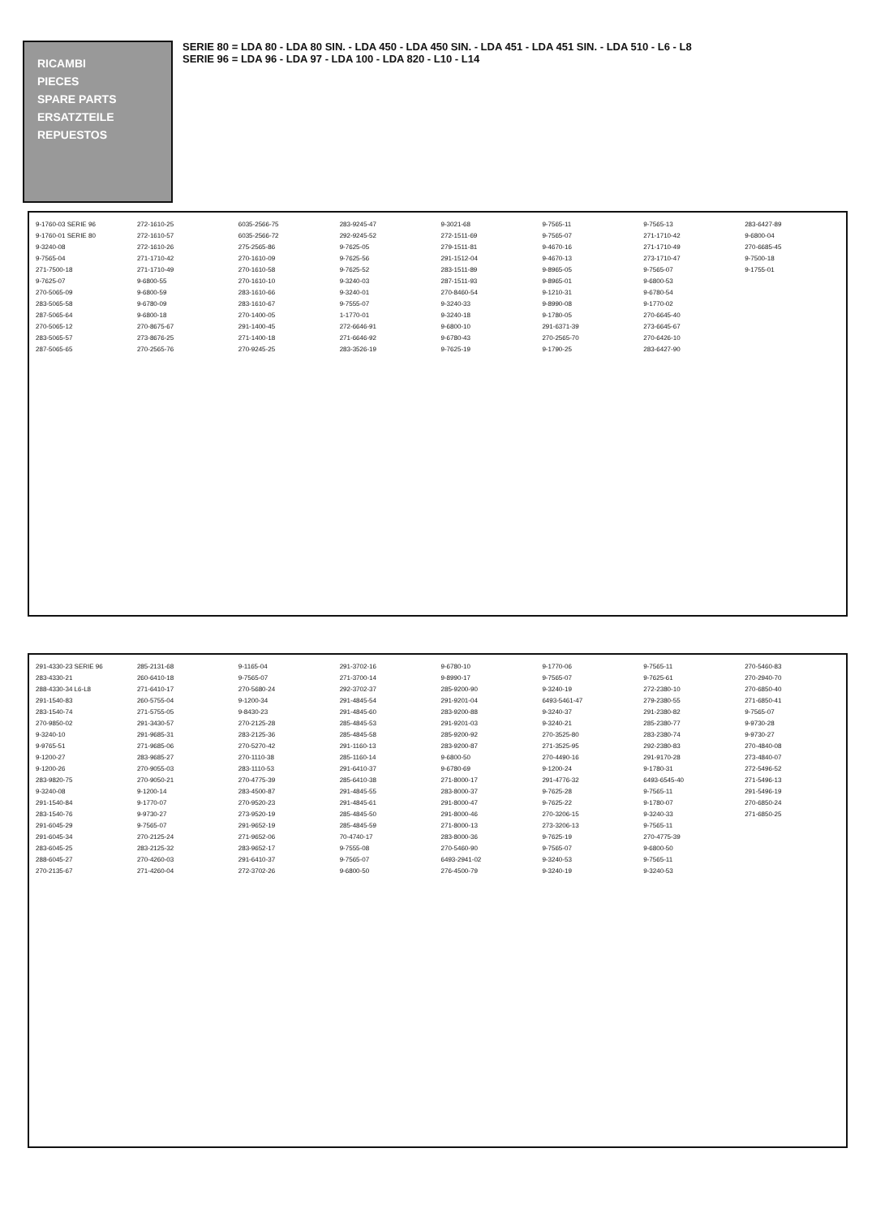RICAMBI
PIECES
SPARE PARTS
ERSATZTEILE
REPUESTOS
SERIE 80 = LDA 80 - LDA 80 SIN. - LDA 450 - LDA 450 SIN. - LDA 451 - LDA 451 SIN. - LDA 510 - L6 - L8
SERIE 96 = LDA 96 - LDA 97 - LDA 100 - LDA 820 - L10 - L14
9-1760-03 SERIE 96
9-1760-01 SERIE 80
9-3240-08
9-7565-04
271-7500-18
9-7625-07
270-5065-09
283-5065-58
287-5065-64
270-5065-12
283-5065-57
287-5065-65
272-1610-25
272-1610-57
272-1610-26
271-1710-42
271-1710-49
9-6800-55
9-6800-59
9-6780-09
9-6800-18
270-8675-67
273-8676-25
270-2565-76
6035-2566-75
6035-2566-72
275-2565-86
270-1610-09
270-1610-58
270-1610-10
283-1610-66
283-1610-67
270-1400-05
291-1400-45
271-1400-18
270-9245-25
283-9245-47
292-9245-52
9-7625-05
9-7625-56
9-7625-52
9-3240-03
9-3240-01
9-7555-07
1-1770-01
272-6646-91
271-6646-92
283-3526-19
9-3021-68
272-1511-69
279-1511-81
291-1512-04
283-1511-89
287-1511-93
270-8460-54
9-3240-33
9-3240-18
9-6800-10
9-6780-43
9-7625-19
9-7565-11
9-7565-07
9-4670-16
9-4670-13
9-8965-05
9-8965-01
9-1210-31
9-8990-08
9-1780-05
291-6371-39
270-2565-70
9-1790-25
9-7565-13
271-1710-42
271-1710-49
273-1710-47
9-7565-07
9-6800-53
9-6780-54
9-1770-02
270-6645-40
273-6645-67
270-6426-10
283-6427-90
283-6427-89
9-6800-04
270-6685-45
9-7500-18
9-1755-01
291-4330-23 SERIE 96
283-4330-21
288-4330-34 L6-L8
291-1540-83
283-1540-74
270-9850-02
9-3240-10
9-9765-51
9-1200-27
9-1200-26
283-9820-75
9-3240-08
291-1540-84
283-1540-76
291-6045-29
291-6045-34
283-6045-25
288-6045-27
270-2135-67
285-2131-68
260-6410-18
271-6410-17
260-5755-04
271-5755-05
291-3430-57
291-9685-31
271-9685-06
283-9685-27
270-9055-03
270-9050-21
9-1200-14
9-1770-07
9-9730-27
9-7565-07
270-2125-24
283-2125-32
270-4260-03
271-4260-04
9-1165-04
9-7565-07
270-5680-24
9-1200-34
9-8430-23
270-2125-28
283-2125-36
270-5270-42
270-1110-38
283-1110-53
270-4775-39
283-4500-87
270-9520-23
273-9520-19
291-9652-19
271-9652-06
283-9652-17
291-6410-37
272-3702-26
291-3702-16
271-3700-14
292-3702-37
291-4845-54
291-4845-60
285-4845-53
285-4845-58
291-1160-13
285-1160-14
291-6410-37
285-6410-38
291-4845-55
291-4845-61
285-4845-50
285-4845-59
70-4740-17
9-7555-08
9-7565-07
9-6800-50
9-6780-10
9-8990-17
285-9200-90
291-9201-04
283-9200-88
291-9201-03
285-9200-92
283-9200-87
9-6800-50
9-6780-69
271-8000-17
283-8000-37
291-8000-47
291-8000-46
271-8000-13
283-8000-36
270-5460-90
6493-2941-02
276-4500-79
9-1770-06
9-7565-07
9-3240-19
6493-5461-47
9-3240-37
9-3240-21
270-3525-80
271-3525-95
270-4490-16
9-1200-24
291-4776-32
9-7625-28
9-7625-22
270-3206-15
273-3206-13
9-7625-19
9-7565-07
9-3240-53
9-3240-19
9-7565-11
9-7625-61
272-2380-10
279-2380-55
291-2380-82
285-2380-77
283-2380-74
292-2380-83
291-9170-28
9-1780-31
6493-6545-40
9-7565-11
9-1780-07
9-3240-33
9-7565-11
270-4775-39
9-6800-50
9-7565-11
9-3240-53
270-5460-83
270-2940-70
270-6850-40
271-6850-41
9-7565-07
9-9730-28
9-9730-27
270-4840-08
273-4840-07
272-5496-52
271-5496-13
291-5496-19
270-6850-24
271-6850-25